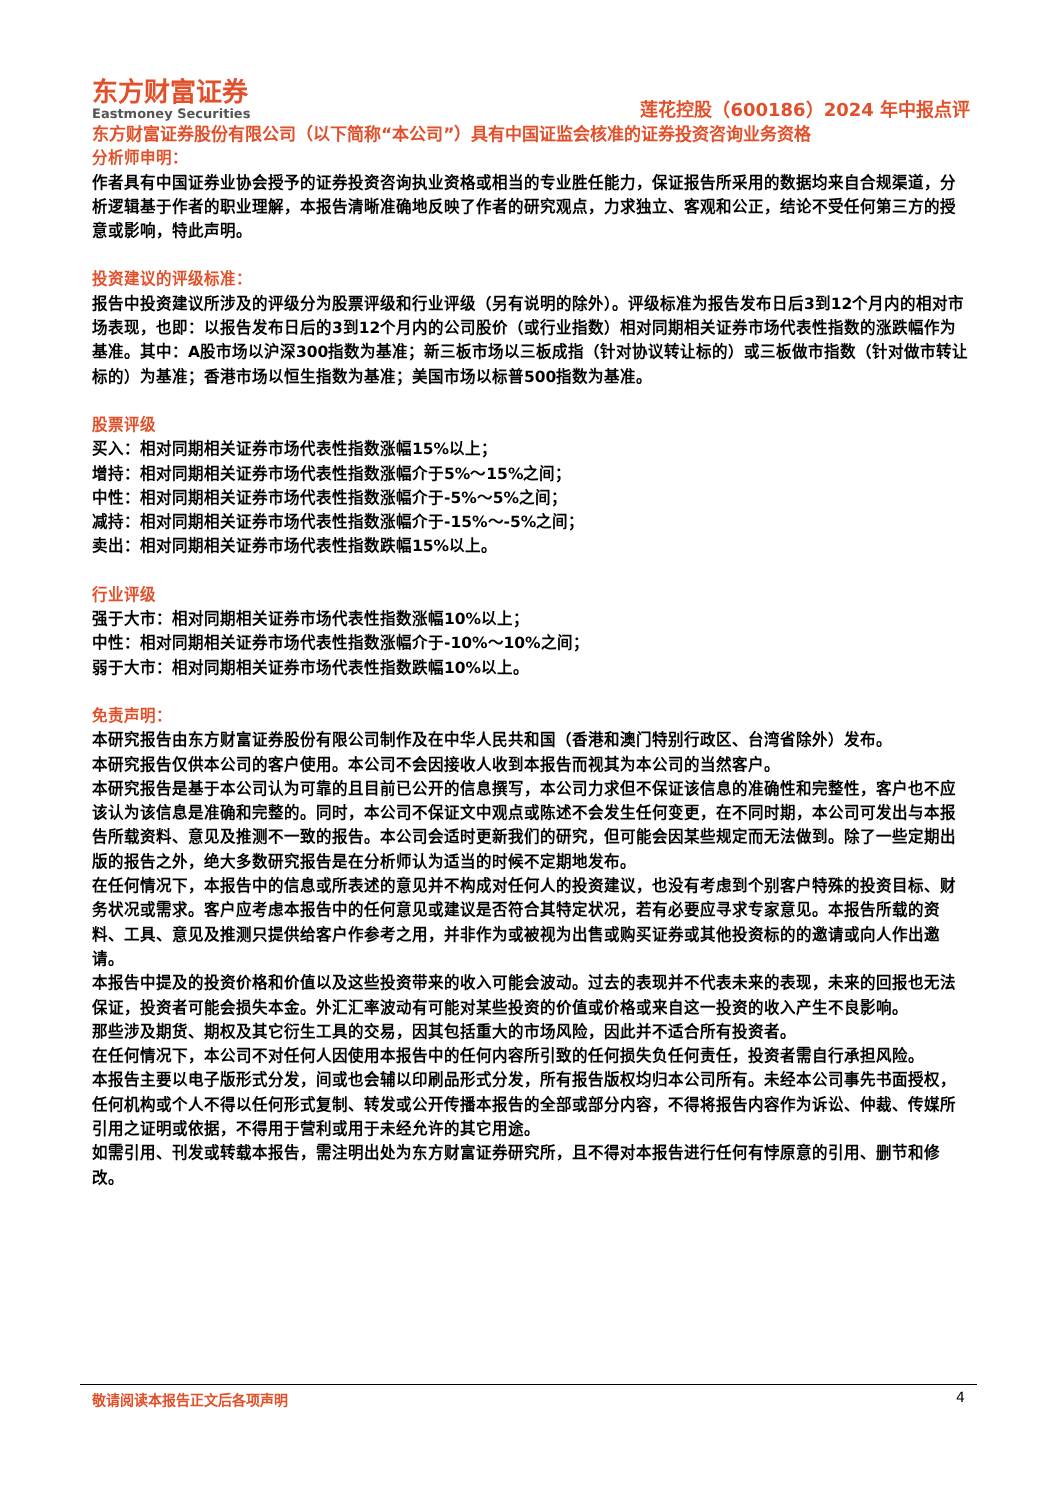东方财富证券
Eastmoney Securities
莲花控股（600186）2024 年中报点评
东方财富证券股份有限公司（以下简称“本公司”）具有中国证监会核准的证券投资咨询业务资格
分析师申明：
作者具有中国证券业协会授予的证券投资咨询执业资格或相当的专业胜任能力，保证报告所采用的数据均来自合规渠道，分析逻辑基于作者的职业理解，本报告清晰准确地反映了作者的研究观点，力求独立、客观和公正，结论不受任何第三方的授意或影响，特此声明。
投资建议的评级标准：
报告中投资建议所涉及的评级分为股票评级和行业评级（另有说明的除外）。评级标准为报告发布日后3到12个月内的相对市场表现，也即：以报告发布日后的3到12个月内的公司股价（或行业指数）相对同期相关证券市场代表性指数的涨跌幅作为基准。其中：A股市场以沪深300指数为基准；新三板市场以三板成指（针对协议转让标的）或三板做市指数（针对做市转让标的）为基准；香港市场以恒生指数为基准；美国市场以标普500指数为基准。
股票评级
买入：相对同期相关证券市场代表性指数涨幅15%以上；
增持：相对同期相关证券市场代表性指数涨幅介于5%～15%之间；
中性：相对同期相关证券市场代表性指数涨幅介于-5%～5%之间；
减持：相对同期相关证券市场代表性指数涨幅介于-15%～-5%之间；
卖出：相对同期相关证券市场代表性指数跌幅15%以上。
行业评级
强于大市：相对同期相关证券市场代表性指数涨幅10%以上；
中性：相对同期相关证券市场代表性指数涨幅介于-10%～10%之间；
弱于大市：相对同期相关证券市场代表性指数跌幅10%以上。
免责声明：
本研究报告由东方财富证券股份有限公司制作及在中华人民共和国（香港和澳门特别行政区、台湾省除外）发布。
本研究报告仅供本公司的客户使用。本公司不会因接收人收到本报告而视其为本公司的当然客户。
本研究报告是基于本公司认为可靠的且目前已公开的信息撰写，本公司力求但不保证该信息的准确性和完整性，客户也不应该认为该信息是准确和完整的。同时，本公司不保证文中观点或陈述不会发生任何变更，在不同时期，本公司可发出与本报告所载资料、意见及推测不一致的报告。本公司会适时更新我们的研究，但可能会因某些规定而无法做到。除了一些定期出版的报告之外，绝大多数研究报告是在分析师认为适当的时候不定期地发布。
在任何情况下，本报告中的信息或所表述的意见并不构成对任何人的投资建议，也没有考虑到个别客户特殊的投资目标、财务状况或需求。客户应考虑本报告中的任何意见或建议是否符合其特定状况，若有必要应寻求专家意见。本报告所载的资料、工具、意见及推测只提供给客户作参考之用，并非作为或被视为出售或购买证券或其他投资标的的邀请或向人作出邀请。
本报告中提及的投资价格和价值以及这些投资带来的收入可能会波动。过去的表现并不代表未来的表现，未来的回报也无法保证，投资者可能会损失本金。外汇汇率波动有可能对某些投资的价值或价格或来自这一投资的收入产生不良影响。
那些涉及期货、期权及其它衍生工具的交易，因其包括重大的市场风险，因此并不适合所有投资者。
在任何情况下，本公司不对任何人因使用本报告中的任何内容所引致的任何损失负任何责任，投资者需自行承担风险。
本报告主要以电子版形式分发，间或也会辅以印刷品形式分发，所有报告版权均归本公司所有。未经本公司事先书面授权，任何机构或个人不得以任何形式复制、转发或公开传播本报告的全部或部分内容，不得将报告内容作为诉讼、仲裁、传媒所引用之证明或依据，不得用于营利或用于未经允许的其它用途。
如需引用、刊发或转载本报告，需注明出处为东方财富证券研究所，且不得对本报告进行任何有悖原意的引用、删节和修改。
敬请阅读本报告正文后各项声明 4